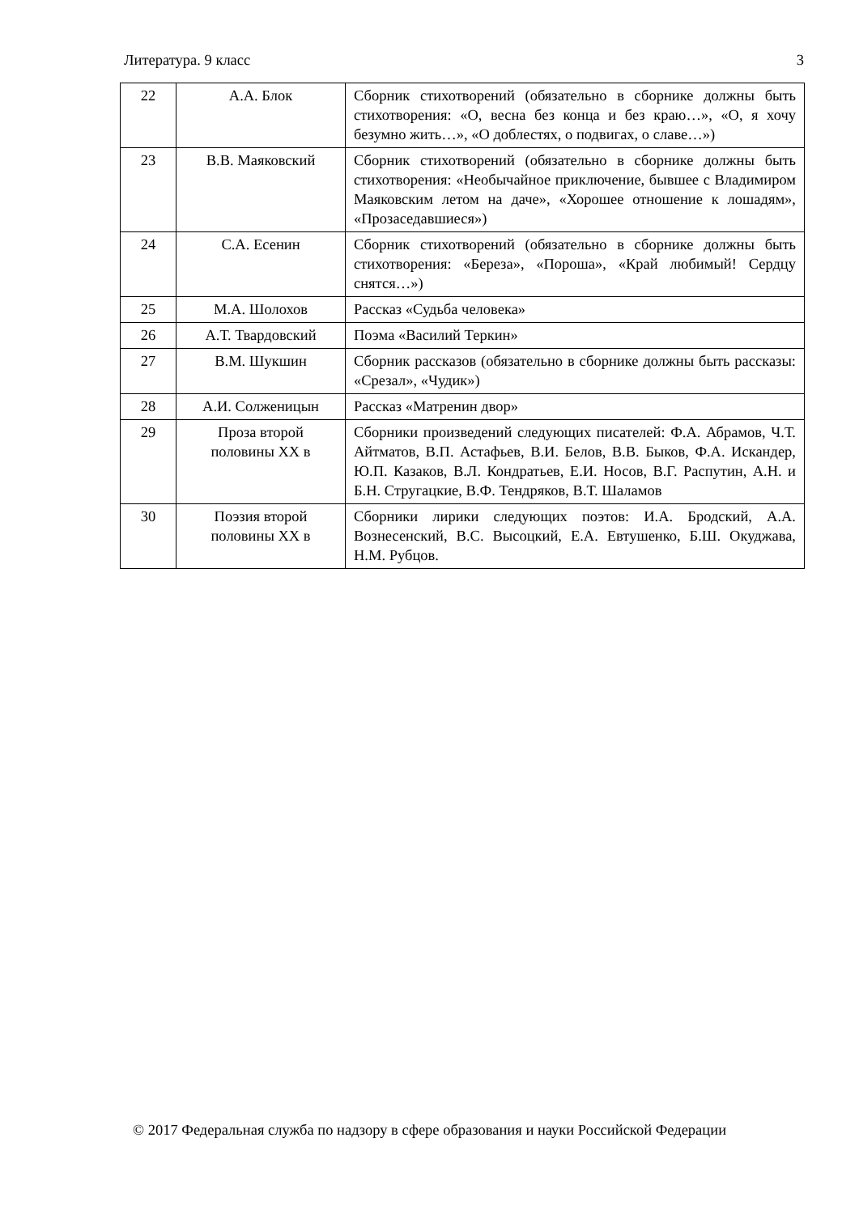Литература. 9 класс 3
| 22 | А.А. Блок | Сборник стихотворений (обязательно в сборнике должны быть стихотворения: «О, весна без конца и без краю…», «О, я хочу безумно жить…», «О доблестях, о подвигах, о славе…») |
| 23 | В.В. Маяковский | Сборник стихотворений (обязательно в сборнике должны быть стихотворения: «Необычайное приключение, бывшее с Владимиром Маяковским летом на даче», «Хорошее отношение к лошадям», «Прозаседавшиеся») |
| 24 | С.А. Есенин | Сборник стихотворений (обязательно в сборнике должны быть стихотворения: «Береза», «Пороша», «Край любимый! Сердцу снятся…») |
| 25 | М.А. Шолохов | Рассказ «Судьба человека» |
| 26 | А.Т. Твардовский | Поэма «Василий Теркин» |
| 27 | В.М. Шукшин | Сборник рассказов (обязательно в сборнике должны быть рассказы: «Срезал», «Чудик») |
| 28 | А.И. Солженицын | Рассказ «Матренин двор» |
| 29 | Проза второй половины XX в | Сборники произведений следующих писателей: Ф.А. Абрамов, Ч.Т. Айтматов, В.П. Астафьев, В.И. Белов, В.В. Быков, Ф.А. Искандер, Ю.П. Казаков, В.Л. Кондратьев, Е.И. Носов, В.Г. Распутин, А.Н. и Б.Н. Стругацкие, В.Ф. Тендряков, В.Т. Шаламов |
| 30 | Поэзия второй половины XX в | Сборники лирики следующих поэтов: И.А. Бродский, А.А. Вознесенский, В.С. Высоцкий, Е.А. Евтушенко, Б.Ш. Окуджава, Н.М. Рубцов. |
© 2017 Федеральная служба по надзору в сфере образования и науки Российской Федерации